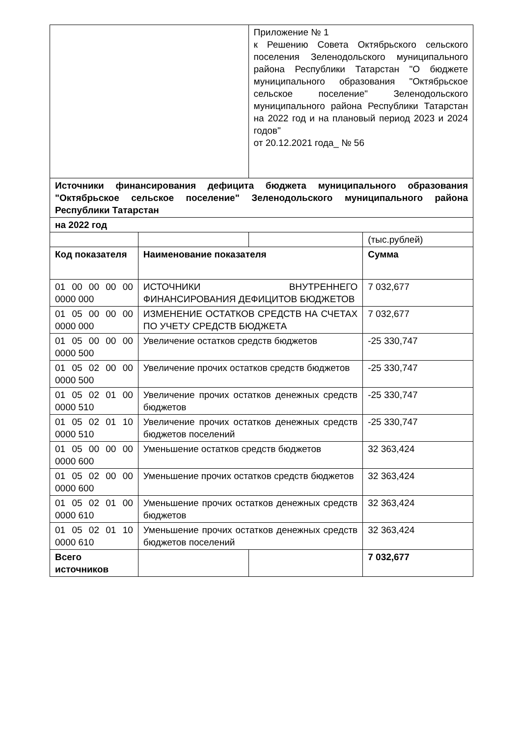| | | Приложение № 1 к Решению Совета Октябрьского сельского поселения Зеленодольского муниципального района Республики Татарстан "О бюджете муниципального образования "Октябрьское сельское поселение" Зеленодольского муниципального района Республики Татарстан на 2022 год и на плановый период 2023 и 2024 годов" от 20.12.2021 года_ № 56 | |
| Источники финансирования дефицита бюджета муниципального образования "Октябрьское сельское поселение" Зеленодольского муниципального района Республики Татарстан | | | |
| на 2022 год | | | |
| | | | (тыс.рублей) |
| Код показателя | Наименование показателя | | Сумма |
| 01 00 00 00 00 0000 000 | ИСТОЧНИКИ ВНУТРЕННЕГО ФИНАНСИРОВАНИЯ ДЕФИЦИТОВ БЮДЖЕТОВ | | 7 032,677 |
| 01 05 00 00 00 0000 000 | ИЗМЕНЕНИЕ ОСТАТКОВ СРЕДСТВ НА СЧЕТАХ ПО УЧЕТУ СРЕДСТВ БЮДЖЕТА | | 7 032,677 |
| 01 05 00 00 00 0000 500 | Увеличение остатков средств бюджетов | | -25 330,747 |
| 01 05 02 00 00 0000 500 | Увеличение прочих остатков средств бюджетов | | -25 330,747 |
| 01 05 02 01 00 0000 510 | Увеличение прочих остатков денежных средств бюджетов | | -25 330,747 |
| 01 05 02 01 10 0000 510 | Увеличение прочих остатков денежных средств бюджетов поселений | | -25 330,747 |
| 01 05 00 00 00 0000 600 | Уменьшение остатков средств бюджетов | | 32 363,424 |
| 01 05 02 00 00 0000 600 | Уменьшение прочих остатков средств бюджетов | | 32 363,424 |
| 01 05 02 01 00 0000 610 | Уменьшение прочих остатков денежных средств бюджетов | | 32 363,424 |
| 01 05 02 01 10 0000 610 | Уменьшение прочих остатков денежных средств бюджетов поселений | | 32 363,424 |
| Всего источников | | | 7 032,677 |